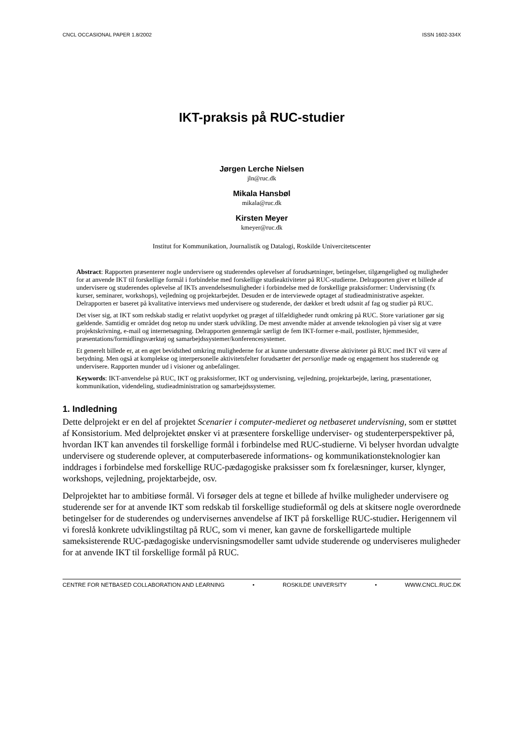CNCL OCCASIONAL PAPER 1.8/2002 ISSN 1602-334X
IKT-praksis på RUC-studier
Jørgen Lerche Nielsen
jln@ruc.dk
Mikala Hansbøl
mikala@ruc.dk
Kirsten Meyer
kmeyer@ruc.dk
Institut for Kommunikation, Journalistik og Datalogi, Roskilde Univercitetscenter
Abstract: Rapporten præsenterer nogle undervisere og studerendes oplevelser af forudsætninger, betingelser, tilgængelighed og muligheder for at anvende IKT til forskellige formål i forbindelse med forskellige studieaktiviteter på RUC-studierne. Delrapporten giver et billede af undervisere og studerendes oplevelse af IKTs anvendelsesmuligheder i forbindelse med de forskellige praksisformer: Undervisning (fx kurser, seminarer, workshops), vejledning og projektarbejdet. Desuden er de interviewede optaget af studieadministrative aspekter. Delrapporten er baseret på kvalitative interviews med undervisere og studerende, der dækker et bredt udsnit af fag og studier på RUC.
Det viser sig, at IKT som redskab stadig er relativt uopdyrket og præget af tilfældigheder rundt omkring på RUC. Store variationer gør sig gældende. Samtidig er området dog netop nu under stærk udvikling. De mest anvendte måder at anvende teknologien på viser sig at være projektskrivning, e-mail og internetsøgning. Delrapporten gennemgår særligt de fem IKT-former e-mail, postlister, hjemmesider, præsentations/formidlingsværktøj og samarbejdssystemer/konferencesystemer.
Et generelt billede er, at en øget bevidsthed omkring mulighederne for at kunne understøtte diverse aktiviteter på RUC med IKT vil være af betydning. Men også at komplekse og interpersonelle aktivitetsfelter forudsætter det personlige møde og engagement hos studerende og undervisere. Rapporten munder ud i visioner og anbefalinger.
Keywords: IKT-anvendelse på RUC, IKT og praksisformer, IKT og undervisning, vejledning, projektarbejde, læring, præsentationer, kommunikation, videndeling, studieadministration og samarbejdssystemer.
1. Indledning
Dette delprojekt er en del af projektet Scenarier i computer-medieret og netbaseret undervisning, som er støttet af Konsistorium. Med delprojektet ønsker vi at præsentere forskellige underviser- og studenterperspektiver på, hvordan IKT kan anvendes til forskellige formål i forbindelse med RUC-studierne. Vi belyser hvordan udvalgte undervisere og studerende oplever, at computerbaserede informations- og kommunikationsteknologier kan inddrages i forbindelse med forskellige RUC-pædagogiske praksisser som fx forelæsninger, kurser, klynger, workshops, vejledning, projektarbejde, osv.
Delprojektet har to ambitiøse formål. Vi forsøger dels at tegne et billede af hvilke muligheder undervisere og studerende ser for at anvende IKT som redskab til forskellige studieformål og dels at skitsere nogle overordnede betingelser for de studerendes og undervisernes anvendelse af IKT på forskellige RUC-studier. Herigennem vil vi foreslå konkrete udviklingstiltag på RUC, som vi mener, kan gavne de forskelligartede multiple sameksisterende RUC-pædagogiske undervisningsmodeller samt udvide studerende og underviseres muligheder for at anvende IKT til forskellige formål på RUC.
CENTRE FOR NETBASED COLLABORATION AND LEARNING • ROSKILDE UNIVERSITY • WWW.CNCL.RUC.DK